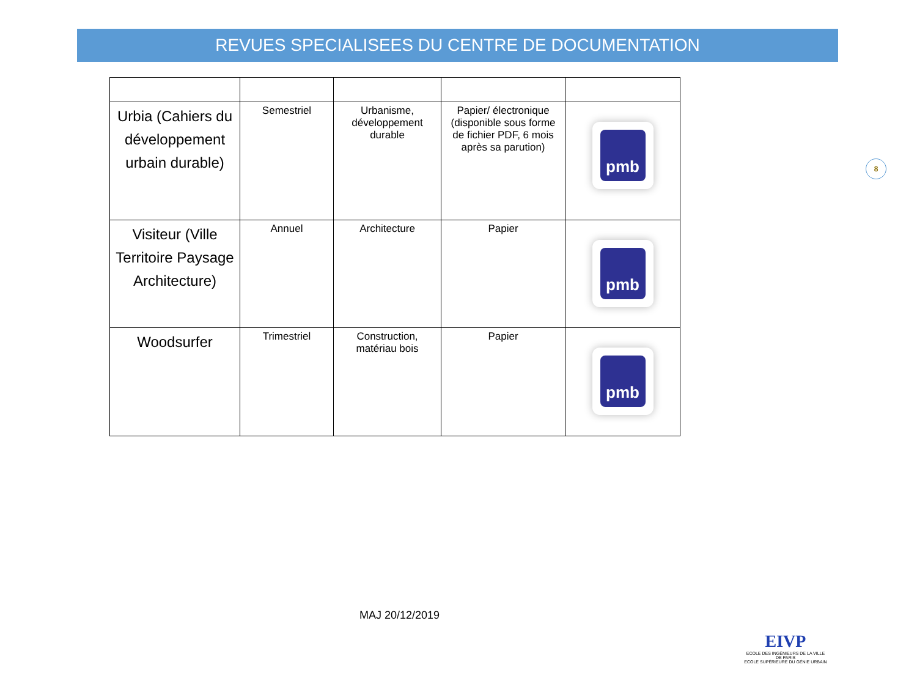REVUES SPECIALISEES DU CENTRE DE DOCUMENTATION
| Urbia (Cahiers du développement urbain durable) | Semestriel | Urbanisme, développement durable | Papier/ électronique (disponible sous forme de fichier PDF, 6 mois après sa parution) | pmb |
| Visiteur (Ville Territoire Paysage Architecture) | Annuel | Architecture | Papier | pmb |
| Woodsurfer | Trimestriel | Construction, matériau bois | Papier | pmb |
8
MAJ 20/12/2019
EIVP
ECOLE DES INGÉNIEURS DE LA VILLE
DE PARIS
ECOLE SUPÉRIEURE DU GÉNIE URBAIN